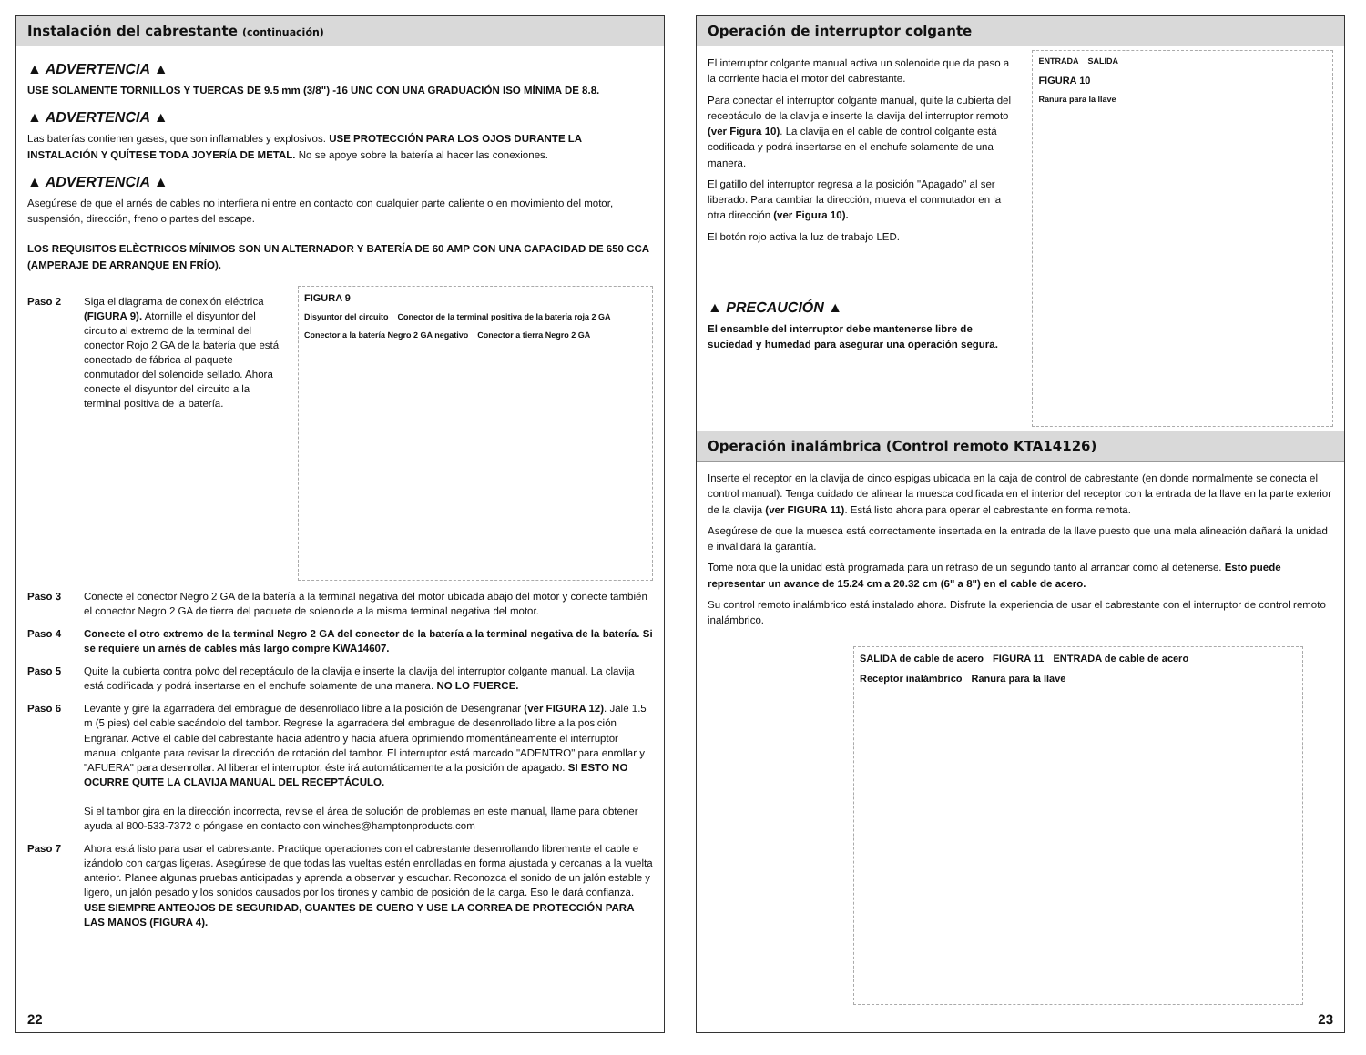Instalación del cabrestante (continuación)
▲ ADVERTENCIA ▲
USE SOLAMENTE TORNILLOS Y TUERCAS DE 9.5 mm (3/8") -16 UNC CON UNA GRADUACIÓN ISO MÍNIMA DE 8.8.
▲ ADVERTENCIA ▲
Las baterías contienen gases, que son inflamables y explosivos. USE PROTECCIÓN PARA LOS OJOS DURANTE LA INSTALACIÓN Y QUÍTESE TODA JOYERÍA DE METAL. No se apoye sobre la batería al hacer las conexiones.
▲ ADVERTENCIA ▲
Asegúrese de que el arnés de cables no interfiera ni entre en contacto con cualquier parte caliente o en movimiento del motor, suspensión, dirección, freno o partes del escape.
LOS REQUISITOS ELÈCTRICOS MÍNIMOS SON UN ALTERNADOR Y BATERÍA DE 60 AMP CON UNA CAPACIDAD DE 650 CCA (AMPERAJE DE ARRANQUE EN FRÍO).
Paso 2 Siga el diagrama de conexión eléctrica (FIGURA 9). Atornille el disyuntor del circuito al extremo de la terminal del conector Rojo 2 GA de la batería que está conectado de fábrica al paquete conmutador del solenoide sellado. Ahora conecte el disyuntor del circuito a la terminal positiva de la batería.
FIGURA 9 Disyuntor del circuito Conector de la terminal positiva de la batería roja 2 GA Conector a la batería Negro 2 GA negativo Conector a tierra Negro 2 GA
Paso 3 Conecte el conector Negro 2 GA de la batería a la terminal negativa del motor ubicada abajo del motor y conecte también el conector Negro 2 GA de tierra del paquete de solenoide a la misma terminal negativa del motor.
Paso 4 Conecte el otro extremo de la terminal Negro 2 GA del conector de la batería a la terminal negativa de la batería. Si se requiere un arnés de cables más largo compre KWA14607.
Paso 5 Quite la cubierta contra polvo del receptáculo de la clavija e inserte la clavija del interruptor colgante manual. La clavija está codificada y podrá insertarse en el enchufe solamente de una manera. NO LO FUERCE.
Paso 6 Levante y gire la agarradera del embrague de desenrollado libre a la posición de Desengranar (ver FIGURA 12). Jale 1.5 m (5 pies) del cable sacándolo del tambor. Regrese la agarradera del embrague de desenrollado libre a la posición Engranar. Active el cable del cabrestante hacia adentro y hacia afuera oprimiendo momentáneamente el interruptor manual colgante para revisar la dirección de rotación del tambor. El interruptor está marcado "ADENTRO" para enrollar y "AFUERA" para desenrollar. Al liberar el interruptor, éste irá automáticamente a la posición de apagado. SI ESTO NO OCURRE QUITE LA CLAVIJA MANUAL DEL RECEPTÁCULO.
Si el tambor gira en la dirección incorrecta, revise el área de solución de problemas en este manual, llame para obtener ayuda al 800-533-7372 o póngase en contacto con winches@hamptonproducts.com
Paso 7 Ahora está listo para usar el cabrestante. Practique operaciones con el cabrestante desenrollando libremente el cable e izándolo con cargas ligeras. Asegúrese de que todas las vueltas estén enrolladas en forma ajustada y cercanas a la vuelta anterior. Planee algunas pruebas anticipadas y aprenda a observar y escuchar. Reconozca el sonido de un jalón estable y ligero, un jalón pesado y los sonidos causados por los tirones y cambio de posición de la carga. Eso le dará confianza. USE SIEMPRE ANTEOJOS DE SEGURIDAD, GUANTES DE CUERO Y USE LA CORREA DE PROTECCIÓN PARA LAS MANOS (FIGURA 4).
22
Operación de interruptor colgante
El interruptor colgante manual activa un solenoide que da paso a la corriente hacia el motor del cabrestante.
Para conectar el interruptor colgante manual, quite la cubierta del receptáculo de la clavija e inserte la clavija del interruptor remoto (ver Figura 10). La clavija en el cable de control colgante está codificada y podrá insertarse en el enchufe solamente de una manera.
El gatillo del interruptor regresa a la posición "Apagado" al ser liberado. Para cambiar la dirección, mueva el conmutador en la otra dirección (ver Figura 10).
El botón rojo activa la luz de trabajo LED.
▲ PRECAUCIÓN ▲
El ensamble del interruptor debe mantenerse libre de suciedad y humedad para asegurar una operación segura.
ENTRADA SALIDA FIGURA 10 Ranura para la llave
Operación inalámbrica (Control remoto KTA14126)
Inserte el receptor en la clavija de cinco espigas ubicada en la caja de control de cabrestante (en donde normalmente se conecta el control manual). Tenga cuidado de alinear la muesca codificada en el interior del receptor con la entrada de la llave en la parte exterior de la clavija (ver FIGURA 11). Está listo ahora para operar el cabrestante en forma remota.
Asegúrese de que la muesca está correctamente insertada en la entrada de la llave puesto que una mala alineación dañará la unidad e invalidará la garantía.
Tome nota que la unidad está programada para un retraso de un segundo tanto al arrancar como al detenerse. Esto puede representar un avance de 15.24 cm a 20.32 cm (6" a 8") en el cable de acero.
Su control remoto inalámbrico está instalado ahora. Disfrute la experiencia de usar el cabrestante con el interruptor de control remoto inalámbrico.
SALIDA de cable de acero FIGURA 11 ENTRADA de cable de acero Receptor inalámbrico Ranura para la llave
23